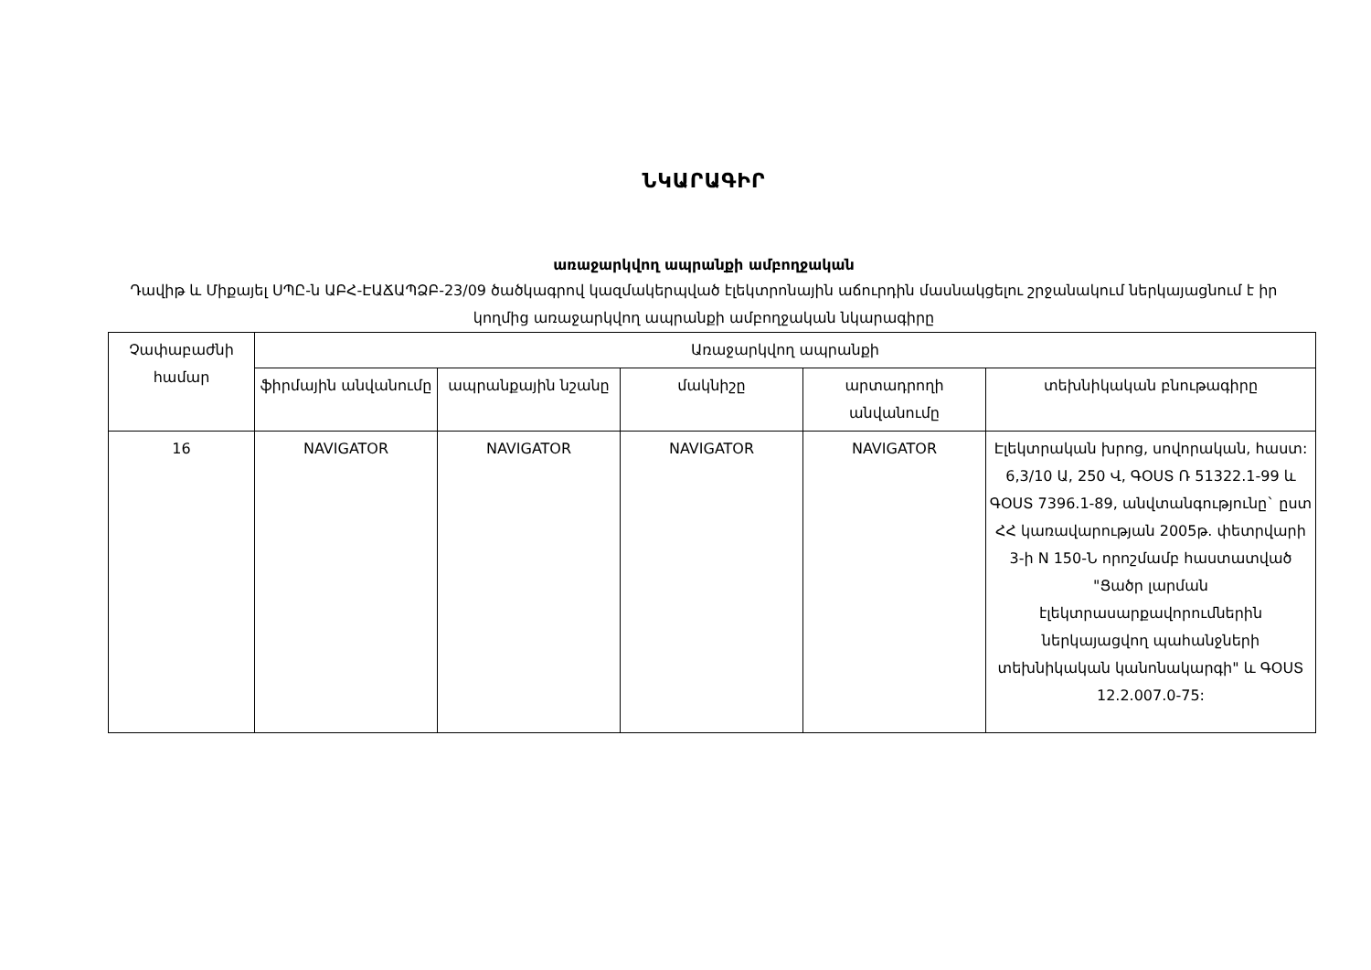ՆԿԱՐԱԳԻՐ
առաջարկվող ապրանքի ամբողջական
Դավիթ և Միքայել ՍՊԸ-ն ԱԲՀ-ԷԱՃԱՊՁԲ-23/09 ծածկագրով կազմակերպված էլեկտրոնային աճուրդին մասնակցելու շրջանակում ներկայացնում է իր կողմից առաջարկվող ապրանքի ամբողջական նկարագիրը
| Չափաբաժնի համար | Առաջարկվող ապրանքի | | | | |
| --- | --- | --- | --- | --- | --- |
| | ֆիրմային անվանումը | ապրանքային նշանը | մակնիշը | արտադրողի անվանումը | տեխնիկական բնութագիրը |
| 16 | NAVIGATOR | NAVIGATOR | NAVIGATOR | NAVIGATOR | Էլեկտրական խրոց, սովորական, հաստ: 6,3/10 Ա, 250 Վ, ԳՕՍՏ Ռ 51322.1-99 և ԳՕՍՏ 7396.1-89, անվտանգությունը` ըստ ՀՀ կառավարության 2005թ. փետրվարի 3-ի N 150-Ն որոշմամբ հաստատված "Ցածր լարման էլեկտրասարքավորումներին ներկայացվող պահանջների տեխնիկական կանոնակարգի" և ԳՕՍՏ 12.2.007.0-75: |